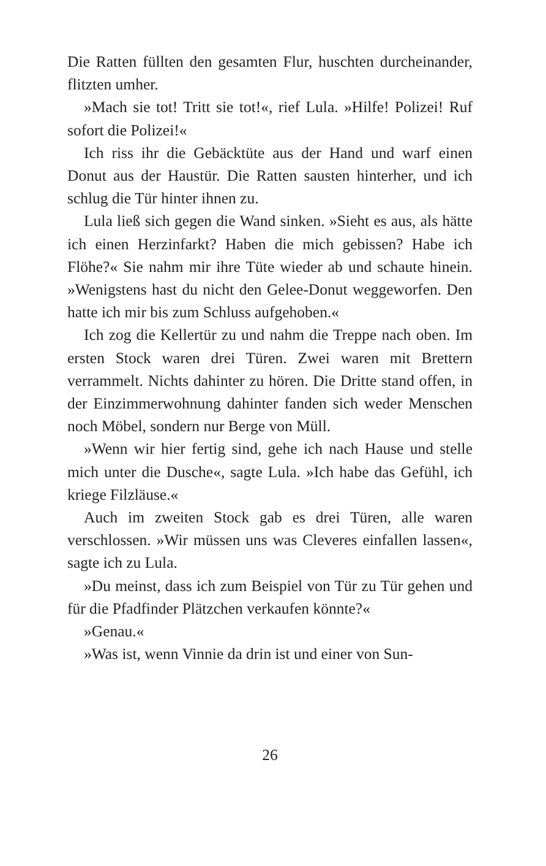Die Ratten füllten den gesamten Flur, huschten durcheinander, flitzten umher.
»Mach sie tot! Tritt sie tot!«, rief Lula. »Hilfe! Polizei! Ruf sofort die Polizei!«
Ich riss ihr die Gebäcktüte aus der Hand und warf einen Donut aus der Haustür. Die Ratten sausten hinterher, und ich schlug die Tür hinter ihnen zu.
Lula ließ sich gegen die Wand sinken. »Sieht es aus, als hätte ich einen Herzinfarkt? Haben die mich gebissen? Habe ich Flöhe?« Sie nahm mir ihre Tüte wieder ab und schaute hinein. »Wenigstens hast du nicht den Gelee-Donut weggeworfen. Den hatte ich mir bis zum Schluss aufgehoben.«
Ich zog die Kellertür zu und nahm die Treppe nach oben. Im ersten Stock waren drei Türen. Zwei waren mit Brettern verrammelt. Nichts dahinter zu hören. Die Dritte stand offen, in der Einzimmerwohnung dahinter fanden sich weder Menschen noch Möbel, sondern nur Berge von Müll.
»Wenn wir hier fertig sind, gehe ich nach Hause und stelle mich unter die Dusche«, sagte Lula. »Ich habe das Gefühl, ich kriege Filzläuse.«
Auch im zweiten Stock gab es drei Türen, alle waren verschlossen. »Wir müssen uns was Cleveres einfallen lassen«, sagte ich zu Lula.
»Du meinst, dass ich zum Beispiel von Tür zu Tür gehen und für die Pfadfinder Plätzchen verkaufen könnte?«
»Genau.«
»Was ist, wenn Vinnie da drin ist und einer von Sun-
26